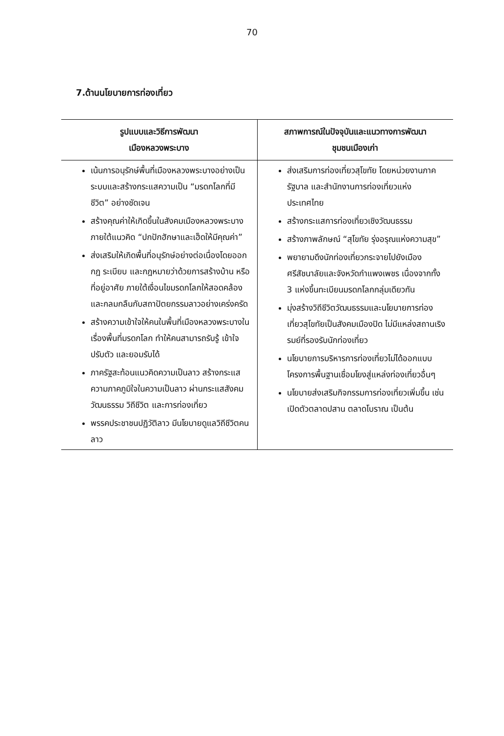70
7.ด้านนโยบายการท่องเที่ยว
| รูปแบบและวิธีการพัฒนา เมืองหลวงพระบาง | สภาพการณ์ในปัจจุบันและแนวทางการพัฒนา ชุมชนเมืองเก่า |
| --- | --- |
| เน้นการอนุรักษ์พื้นที่เมืองหลวงพระบางอย่างเป็นระบบและสร้างกระแสความเป็น “มรดกโลกที่มีชีวิต” อย่างชัดเจน สร้างคุณค่าให้เกิดขึ้นในสังคมเมืองหลวงพระบางภายใต้แนวคิด “ปกปักฮักษาและเฮ็ดให้มีคุณค่า” ส่งเสริมให้เกิดพื้นที่อนุรักษ์อย่างต่อเนื่องโดยออกกฎ ระเบียบ และกฎหมายว่าด้วยการสร้างบ้าน หรือที่อยู่อาศัย ภายใต้เงื่อนไขมรดกโลกให้สอดคล้องและกลมกลืนกับสถาปัตยกรรมลาวอย่างเคร่งครัด สร้างความเข้าใจให้คนในพื้นที่เมืองหลวงพระบางในเรื่องพื้นที่มรดกโลก ทำให้คนสามารถรับรู้ เข้าใจ ปรับตัว และยอมรับได้ ภาครัฐสะท้อนแนวคิดความเป็นลาว สร้างกระแสความภาคภูมิใจในความเป็นลาว ผ่านกระแสสังคม วัฒนธรรม วิถีชีวิต และการท่องเที่ยว พรรคประชาชนปฏิวัติลาว มีนโยบายดูแลวิถีชีวิตคนลาว | ส่งเสริมการท่องเที่ยวสุโขทัย โดยหน่วยงานภาครัฐบาล และสำนักงานการท่องเที่ยวแห่งประเทศไทย สร้างกระแสการท่องเที่ยวเชิงวัฒนธรรม สร้างภาพลักษณ์ “สุโขทัย รุ่งอรุณแห่งความสุข” พยายามดึงนักท่องเที่ยวกระจายไปยังเมืองศรีสัชนาลัยและจังหวัดกำแพงเพชร เนื่องจากทั้ง 3 แห่งขึ้นทะเบียนมรดกโลกกลุ่มเดียวกัน มุ่งสร้างวิถีชีวิตวัฒนธรรมและนโยบายการท่องเที่ยวสุโขทัยเป็นสังคมเมืองปิด ไม่มีแหล่งสถานเริงรมย์ที่รองรับนักท่องเที่ยว นโยบายการบริหารการท่องเที่ยวไม่ได้ออกแบบโครงการพื้นฐานเชื่อมโยงสู่แหล่งท่องเที่ยวอื่นๆ นโยบายส่งเสริมกิจกรรมการท่องเที่ยวเพิ่มขึ้น เช่น เปิดตัวตลาดปสาน ตลาดโบราณ เป็นต้น |